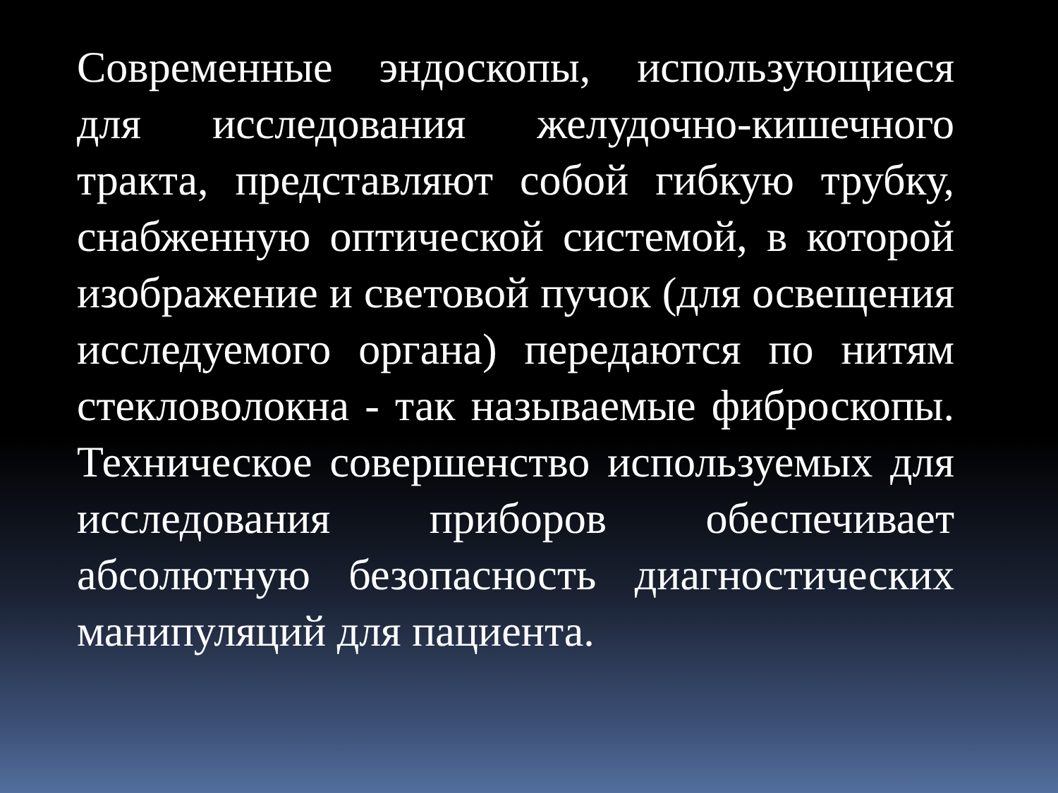Современные эндоскопы, использующиеся для исследования желудочно-кишечного тракта, представляют собой гибкую трубку, снабженную оптической системой, в которой изображение и световой пучок (для освещения исследуемого органа) передаются по нитям стекловолокна - так называемые фиброскопы. Техническое совершенство используемых для исследования приборов обеспечивает абсолютную безопасность диагностических манипуляций для пациента.